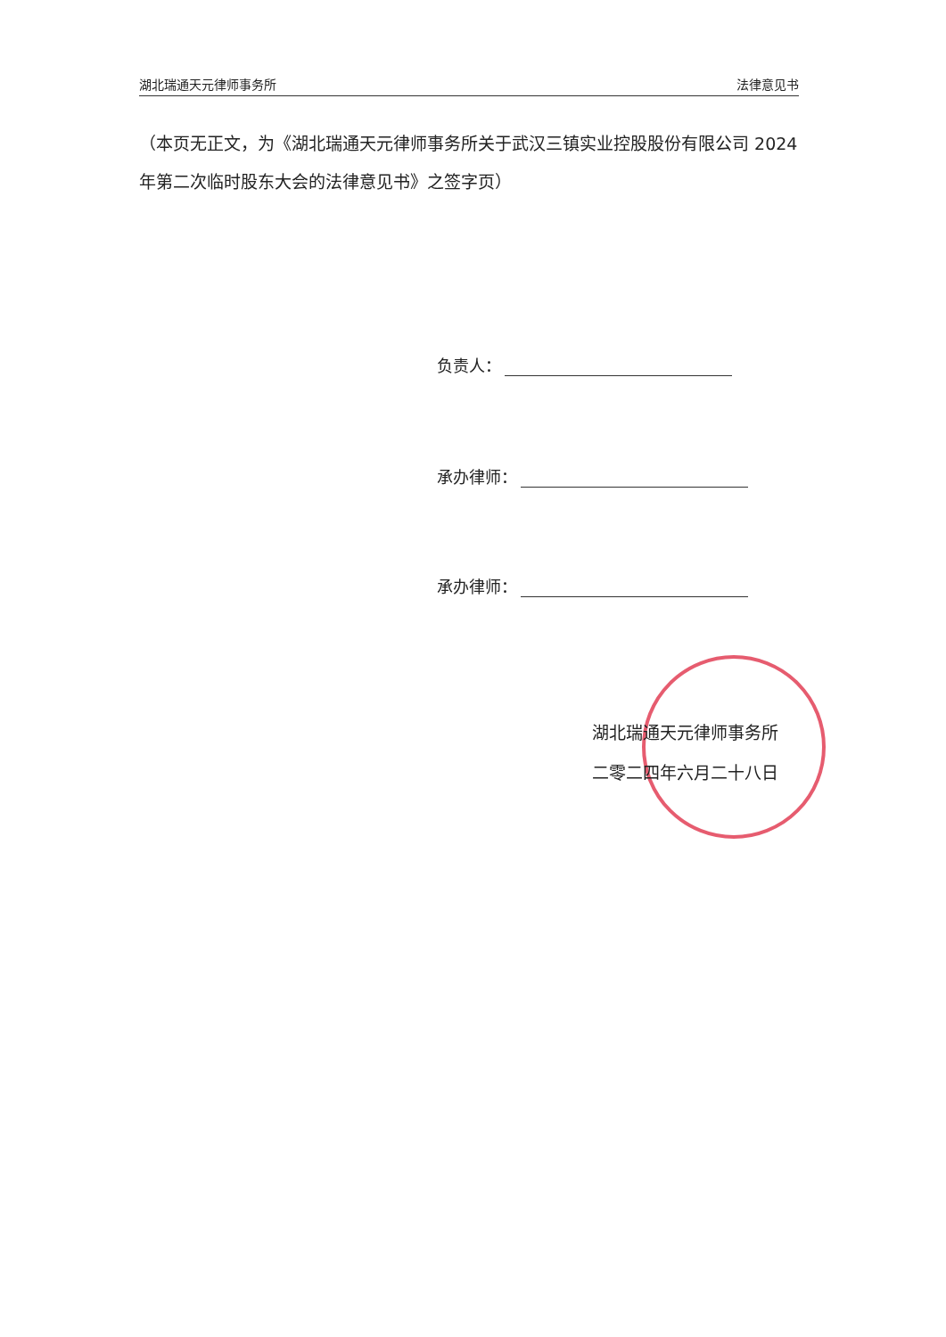湖北瑞通天元律师事务所 法律意见书
（本页无正文，为《湖北瑞通天元律师事务所关于武汉三镇实业控股股份有限公司 2024 年第二次临时股东大会的法律意见书》之签字页）
负责人：
承办律师：
承办律师：
湖北瑞通天元律师事务所
二零二四年六月二十八日